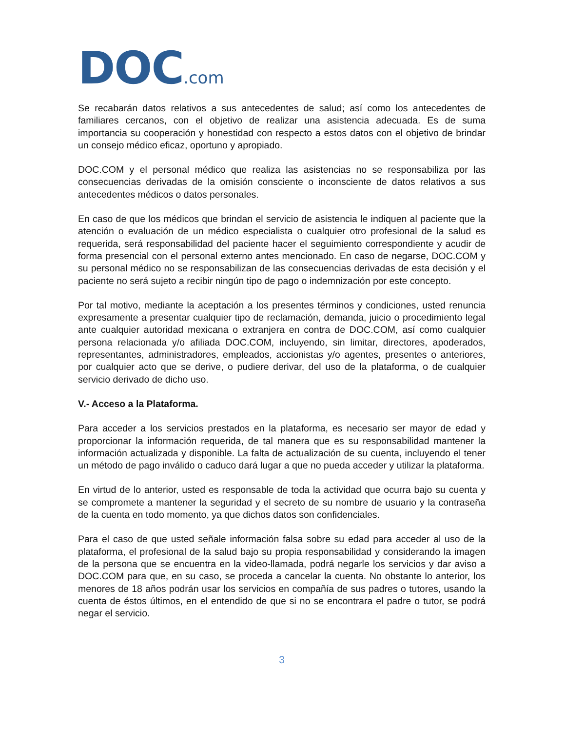DOC.com
Se recabarán datos relativos a sus antecedentes de salud; así como los antecedentes de familiares cercanos, con el objetivo de realizar una asistencia adecuada. Es de suma importancia su cooperación y honestidad con respecto a estos datos con el objetivo de brindar un consejo médico eficaz, oportuno y apropiado.
DOC.COM y el personal médico que realiza las asistencias no se responsabiliza por las consecuencias derivadas de la omisión consciente o inconsciente de datos relativos a sus antecedentes médicos o datos personales.
En caso de que los médicos que brindan el servicio de asistencia le indiquen al paciente que la atención o evaluación de un médico especialista o cualquier otro profesional de la salud es requerida, será responsabilidad del paciente hacer el seguimiento correspondiente y acudir de forma presencial con el personal externo antes mencionado. En caso de negarse, DOC.COM y su personal médico no se responsabilizan de las consecuencias derivadas de esta decisión y el paciente no será sujeto a recibir ningún tipo de pago o indemnización por este concepto.
Por tal motivo, mediante la aceptación a los presentes términos y condiciones, usted renuncia expresamente a presentar cualquier tipo de reclamación, demanda, juicio o procedimiento legal ante cualquier autoridad mexicana o extranjera en contra de DOC.COM, así como cualquier persona relacionada y/o afiliada DOC.COM, incluyendo, sin limitar, directores, apoderados, representantes, administradores, empleados, accionistas y/o agentes, presentes o anteriores, por cualquier acto que se derive, o pudiere derivar, del uso de la plataforma, o de cualquier servicio derivado de dicho uso.
V.- Acceso a la Plataforma.
Para acceder a los servicios prestados en la plataforma, es necesario ser mayor de edad y proporcionar la información requerida, de tal manera que es su responsabilidad mantener la información actualizada y disponible. La falta de actualización de su cuenta, incluyendo el tener un método de pago inválido o caduco dará lugar a que no pueda acceder y utilizar la plataforma.
En virtud de lo anterior, usted es responsable de toda la actividad que ocurra bajo su cuenta y se compromete a mantener la seguridad y el secreto de su nombre de usuario y la contraseña de la cuenta en todo momento, ya que dichos datos son confidenciales.
Para el caso de que usted señale información falsa sobre su edad para acceder al uso de la plataforma, el profesional de la salud bajo su propia responsabilidad y considerando la imagen de la persona que se encuentra en la video-llamada, podrá negarle los servicios y dar aviso a DOC.COM para que, en su caso, se proceda a cancelar la cuenta. No obstante lo anterior, los menores de 18 años podrán usar los servicios en compañía de sus padres o tutores, usando la cuenta de éstos últimos, en el entendido de que si no se encontrara el padre o tutor, se podrá negar el servicio.
3